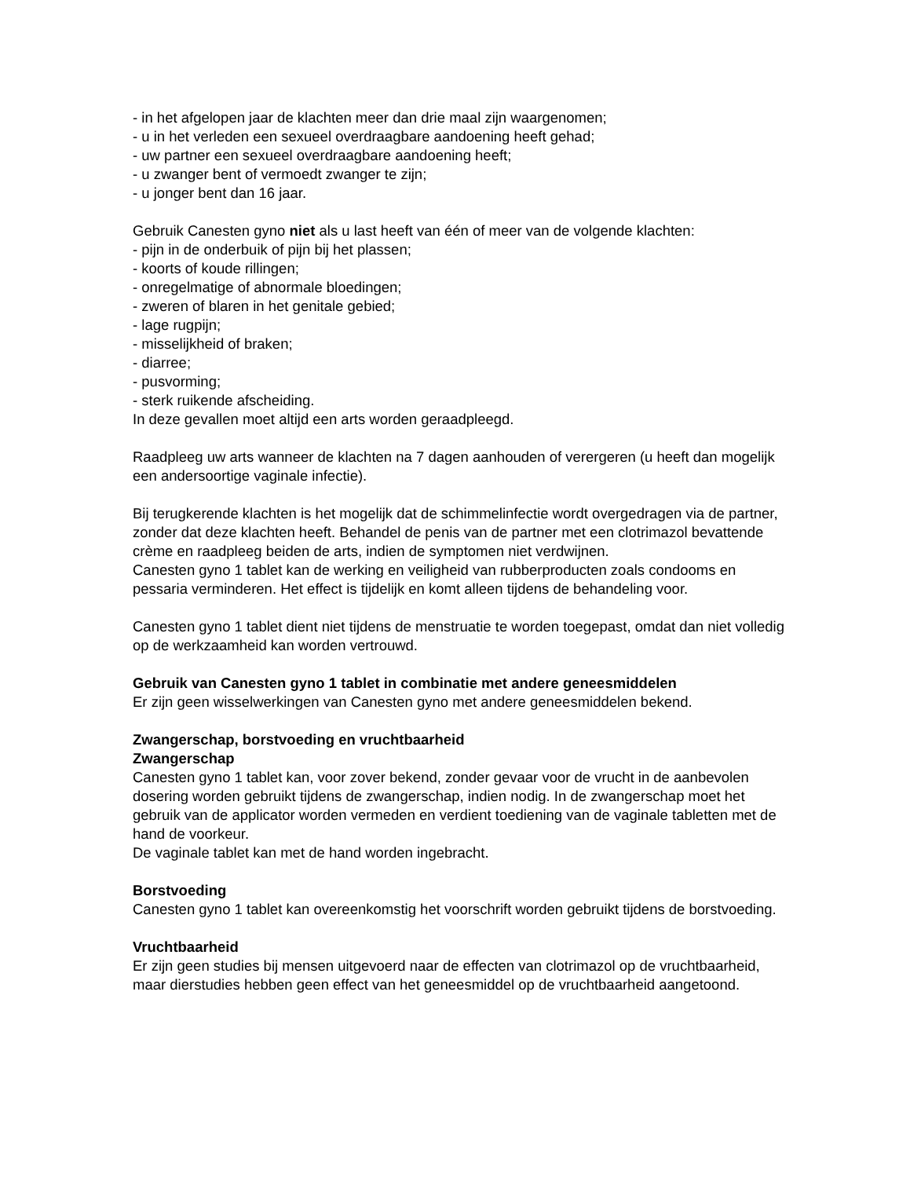- in het afgelopen jaar de klachten meer dan drie maal zijn waargenomen;
- u in het verleden een sexueel overdraagbare aandoening heeft gehad;
- uw partner een sexueel overdraagbare aandoening heeft;
- u zwanger bent of vermoedt zwanger te zijn;
- u jonger bent dan 16 jaar.
Gebruik Canesten gyno niet als u last heeft van één of meer van de volgende klachten:
- pijn in de onderbuik of pijn bij het plassen;
- koorts of koude rillingen;
- onregelmatige of abnormale bloedingen;
- zweren of blaren in het genitale gebied;
- lage rugpijn;
- misselijkheid of braken;
- diarree;
- pusvorming;
- sterk ruikende afscheiding.
In deze gevallen moet altijd een arts worden geraadpleegd.
Raadpleeg uw arts wanneer de klachten na 7 dagen aanhouden of verergeren (u heeft dan mogelijk een andersoortige vaginale infectie).
Bij terugkerende klachten is het mogelijk dat de schimmelinfectie wordt overgedragen via de partner, zonder dat deze klachten heeft. Behandel de penis van de partner met een clotrimazol bevattende crème en raadpleeg beiden de arts, indien de symptomen niet verdwijnen.
Canesten gyno 1 tablet kan de werking en veiligheid van rubberproducten zoals condooms en pessaria verminderen. Het effect is tijdelijk en komt alleen tijdens de behandeling voor.
Canesten gyno 1 tablet dient niet tijdens de menstruatie te worden toegepast, omdat dan niet volledig op de werkzaamheid kan worden vertrouwd.
Gebruik van Canesten gyno 1 tablet in combinatie met andere geneesmiddelen
Er zijn geen wisselwerkingen van Canesten gyno met andere geneesmiddelen bekend.
Zwangerschap, borstvoeding en vruchtbaarheid
Zwangerschap
Canesten gyno 1 tablet kan, voor zover bekend, zonder gevaar voor de vrucht in de aanbevolen dosering worden gebruikt tijdens de zwangerschap, indien nodig. In de zwangerschap moet het gebruik van de applicator worden vermeden en verdient toediening van de vaginale tabletten met de hand de voorkeur.
De vaginale tablet kan met de hand worden ingebracht.
Borstvoeding
Canesten gyno 1 tablet kan overeenkomstig het voorschrift worden gebruikt tijdens de borstvoeding.
Vruchtbaarheid
Er zijn geen studies bij mensen uitgevoerd naar de effecten van clotrimazol op de vruchtbaarheid, maar dierstudies hebben geen effect van het geneesmiddel op de vruchtbaarheid aangetoond.